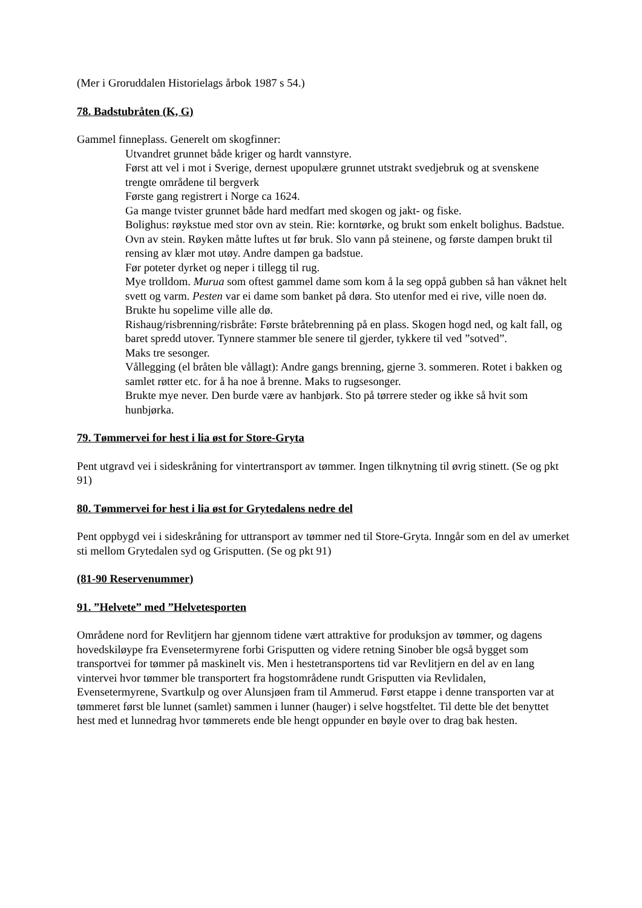(Mer i Groruddalen Historielags årbok 1987 s 54.)
78. Badstubråten (K, G)
Gammel finneplass. Generelt om skogfinner:
Utvandret grunnet både kriger og hardt vannstyre.
Først att vel i mot i Sverige, dernest upopulære grunnet utstrakt svedjebruk og at svenskene trengte områdene til bergverk
Første gang registrert i Norge ca 1624.
Ga mange tvister grunnet både hard medfart med skogen og jakt- og fiske.
Bolighus: røykstue med stor ovn av stein. Rie: korntørke, og brukt som enkelt bolighus. Badstue. Ovn av stein. Røyken måtte luftes ut før bruk. Slo vann på steinene, og første dampen brukt til rensing av klær mot utøy. Andre dampen ga badstue.
Før poteter dyrket og neper i tillegg til rug.
Mye trolldom. Murua som oftest gammel dame som kom å la seg oppå gubben så han våknet helt svett og varm. Pesten var ei dame som banket på døra. Sto utenfor med ei rive, ville noen dø. Brukte hu sopelime ville alle dø.
Rishaug/risbrenning/risbråte: Første bråtebrenning på en plass. Skogen hogd ned, og kalt fall, og baret spredd utover. Tynnere stammer ble senere til gjerder, tykkere til ved ”sotved”.
Maks tre sesonger.
Vållegging (el bråten ble vållagt): Andre gangs brenning, gjerne 3. sommeren. Rotet i bakken og samlet røtter etc. for å ha noe å brenne. Maks to rugsesonger.
Brukte mye never. Den burde være av hanbjørk. Sto på tørrere steder og ikke så hvit som hunbjørka.
79. Tømmervei for hest i lia øst for Store-Gryta
Pent utgravd vei i sideskråning for vintertransport av tømmer. Ingen tilknytning til øvrig stinett. (Se og pkt 91)
80. Tømmervei for hest i lia øst for Grytedalens nedre del
Pent oppbygd vei i sideskråning for uttransport av tømmer ned til Store-Gryta. Inngår som en del av umerket sti mellom Grytedalen syd og Grisputten. (Se og pkt 91)
(81-90 Reservenummer)
91. ”Helvete” med ”Helvetesporten
Områdene nord for Revlitjern har gjennom tidene vært attraktive for produksjon av tømmer, og dagens hovedskiløype fra Evensetermyrene forbi Grisputten og videre retning Sinober ble også bygget som transportvei for tømmer på maskinelt vis. Men i hestetransportens tid var Revlitjern en del av en lang vintervei hvor tømmer ble transportert fra hogstområdene rundt Grisputten via Revlidalen, Evensetermyrene, Svartkulp og over Alunsjøen fram til Ammerud. Først etappe i denne transporten var at tømmeret først ble lunnet (samlet) sammen i lunner (hauger) i selve hogstfeltet. Til dette ble det benyttet hest med et lunnedrag hvor tømmerets ende ble hengt oppunder en bøyle over to drag bak hesten.